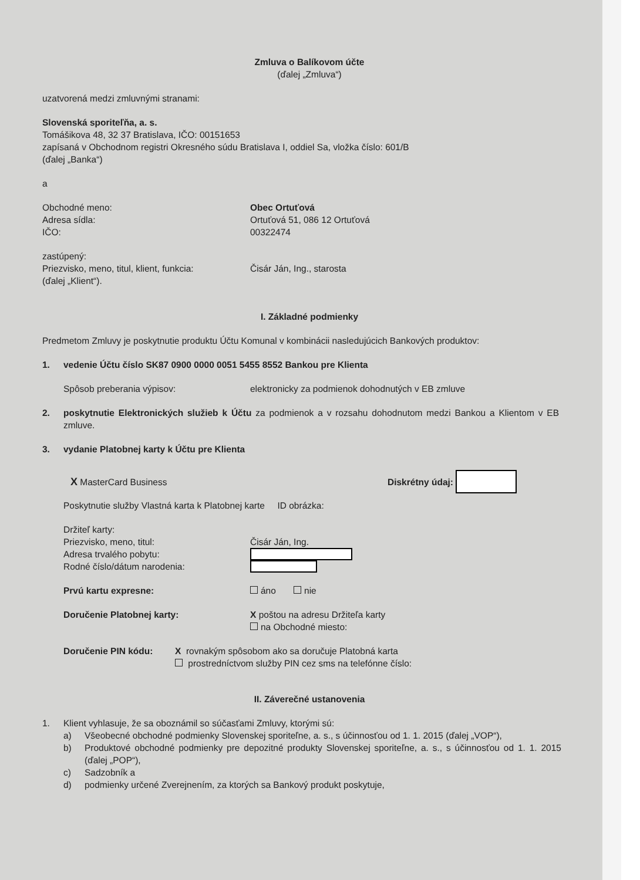Zmluva o Balíkovom účte
(ďalej „Zmluva“)
uzatvorená medzi zmluvnými stranami:
Slovenská sporiteľňa, a. s.
Tomášikova 48, 32 37 Bratislava, IČO: 00151653
zapísaná v Obchodnom registri Okresného súdu Bratislava I, oddiel Sa, vložka číslo: 601/B
(ďalej „Banka“)
a
Obchodné meno: Obec Ortuťová
Adresa sídla: Ortuťová 51, 086 12 Ortuťová
IČO: 00322474
zastúpený:
Priezvisko, meno, titul, klient, funkcia: Čisár Ján, Ing., starosta
(ďalej „Klient“).
I. Základné podmienky
Predmetom Zmluvy je poskytnutie produktu Účtu Komunal v kombinácii nasledujúcich Bankových produktov:
1. vedenie Účtu číslo SK87 0900 0000 0051 5455 8552 Bankou pre Klienta
Spôsob preberania výpisov: elektronicky za podmienok dohodnutých v EB zmluve
2. poskytnutie Elektronických služieb k Účtu za podmienok a v rozsahu dohodnutom medzi Bankou a Klientom v EB zmluve.
3. vydanie Platobnej karty k Účtu pre Klienta
X MasterCard Business Diskrétny údaj:
Poskytnutie služby Vlastná karta k Platobnej karte ID obrázka:
Držiteľ karty:
Priezvisko, meno, titul: Čisár Ján, Ing.
Adresa trvalého pobytu:
Rodné číslo/dátum narodenia:
Prvú kartu expresne: áno nie
Doručenie Platobnej karty: X poštou na adresu Držiteľa karty
na Obchodné miesto:
Doručenie PIN kódu: X rovnakým spôsobom ako sa doručuje Platobná karta
prostredníctvom služby PIN cez sms na telefónne číslo:
II. Záverečné ustanovenia
1. Klient vyhlasuje, že sa oboznámil so súčasťami Zmluvy, ktorými sú:
a) Všeobecné obchodné podmienky Slovenskej sporiteľne, a. s., s účinnosťou od 1. 1. 2015 (ďalej „VOP“),
b) Produktové obchodné podmienky pre depozitné produkty Slovenskej sporiteľne, a. s., s účinnosťou od 1. 1. 2015 (ďalej „POP“),
c) Sadzobník a
d) podmienky určené Zverejnením, za ktorých sa Bankový produkt poskytuje,